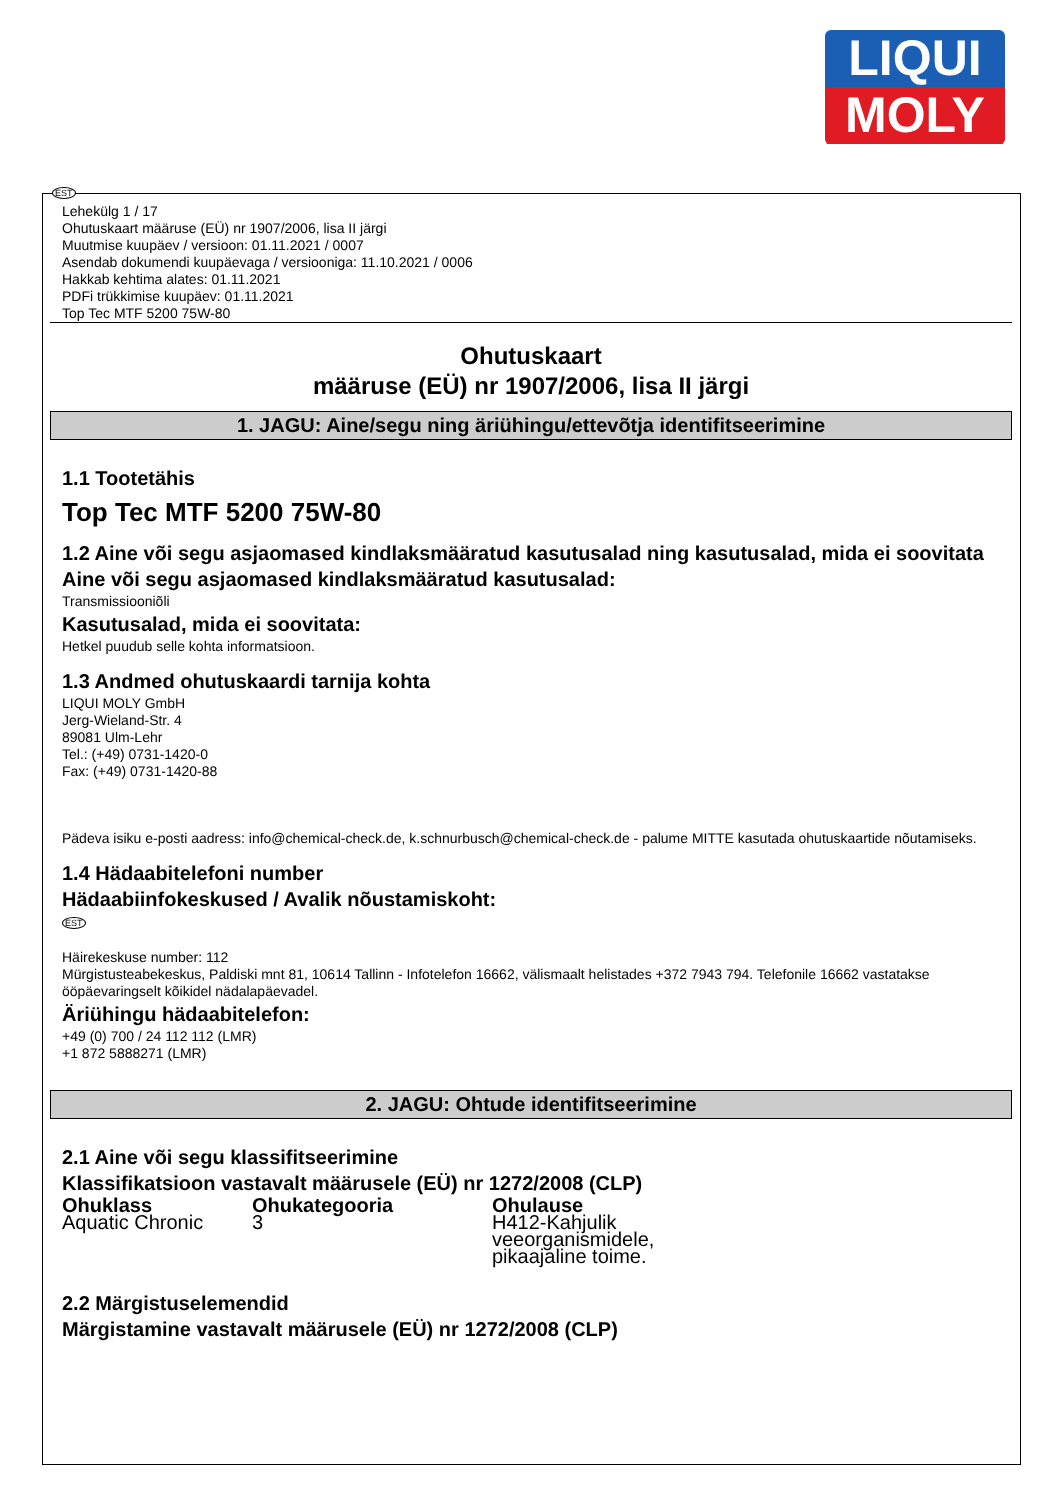LIQUI
MOLY
EST
Lehekülg 1 / 17
Ohutuskaart määruse (EÜ) nr 1907/2006, lisa II järgi
Muutmise kuupäev / versioon: 01.11.2021 / 0007
Asendab dokumendi kuupäevaga / versiooniga: 11.10.2021 / 0006
Hakkab kehtima alates: 01.11.2021
PDFi trükkimise kuupäev: 01.11.2021
Top Tec MTF 5200 75W-80
Ohutuskaart
määruse (EÜ) nr 1907/2006, lisa II järgi
1. JAGU: Aine/segu ning äriühingu/ettevõtja identifitseerimine
1.1 Tootetähis
Top Tec MTF 5200 75W-80
1.2 Aine või segu asjaomased kindlaksmääratud kasutusalad ning kasutusalad, mida ei soovitata
Aine või segu asjaomased kindlaksmääratud kasutusalad:
Transmissiooniõli
Kasutusalad, mida ei soovitata:
Hetkel puudub selle kohta informatsioon.
1.3 Andmed ohutuskaardi tarnija kohta
LIQUI MOLY GmbH
Jerg-Wieland-Str. 4
89081 Ulm-Lehr
Tel.: (+49) 0731-1420-0
Fax: (+49) 0731-1420-88
Pädeva isiku e-posti aadress: info@chemical-check.de, k.schnurbusch@chemical-check.de - palume MITTE kasutada ohutuskaartide nõutamiseks.
1.4 Hädaabitelefoni number
Hädaabiinfokeskused / Avalik nõustamiskoht:
EST
Häirekeskuse number: 112
Mürgistusteabekeskus, Paldiski mnt 81, 10614 Tallinn - Infotelefon 16662, välismaalt helistades +372 7943 794. Telefonile 16662 vastatakse ööpäevaringselt kõikidel nädalapäevadel.
Äriühingu hädaabitelefon:
+49 (0) 700 / 24 112 112 (LMR)
+1 872 5888271 (LMR)
2. JAGU: Ohtude identifitseerimine
2.1 Aine või segu klassifitseerimine
Klassifikatsioon vastavalt määrusele (EÜ) nr 1272/2008 (CLP)
| Ohuklass | Ohukategooria | Ohulause |
| --- | --- | --- |
| Aquatic Chronic | 3 | H412-Kahjulik veeorganismidele, pikaajaline toime. |
2.2 Märgistuselemendid
Märgistamine vastavalt määrusele (EÜ) nr 1272/2008 (CLP)